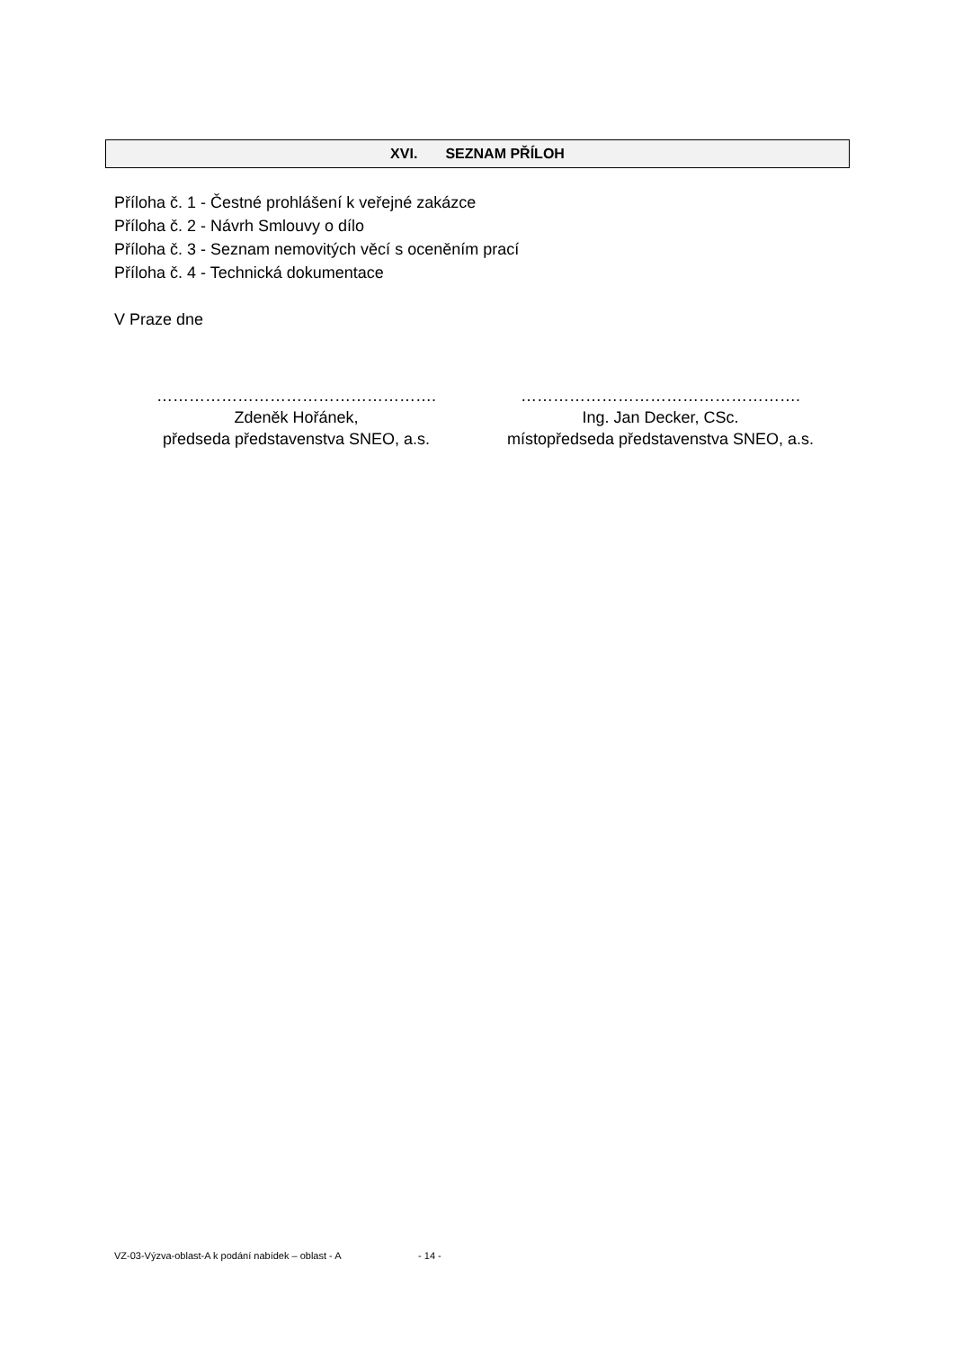XVI. SEZNAM PŘÍLOH
Příloha č. 1 - Čestné prohlášení k veřejné zakázce
Příloha č. 2 - Návrh Smlouvy o dílo
Příloha č. 3 - Seznam nemovitých věcí s oceněním prací
Příloha č. 4 - Technická dokumentace
V Praze dne
…………………………………………….
Zdeněk Hořánek,
předseda představenstva SNEO, a.s.
…………………………………………….
Ing. Jan Decker, CSc.
místopředseda představenstva SNEO, a.s.
VZ-03-Výzva-oblast-A k podání nabídek – oblast - A - 14 -